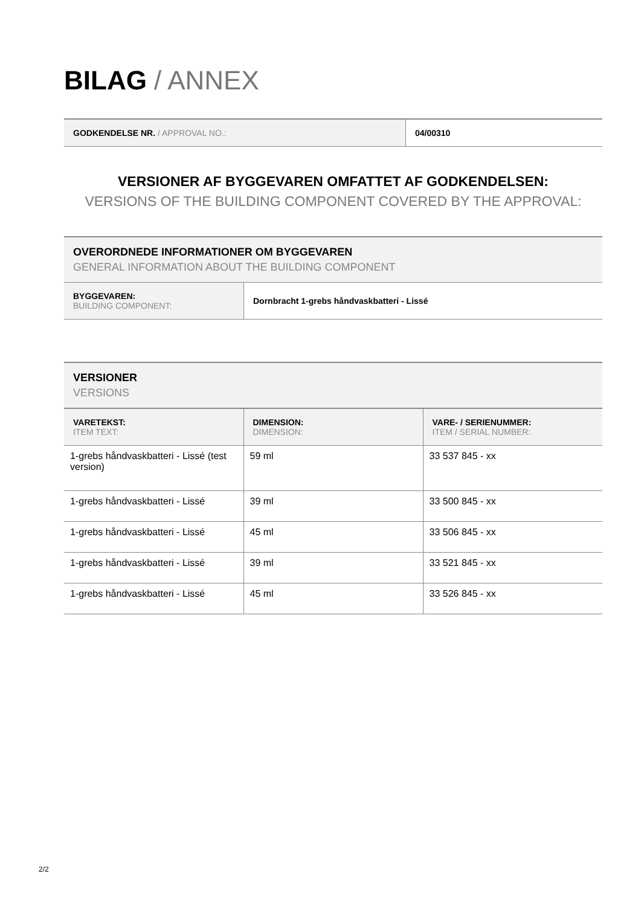BILAG / ANNEX
| GODKENDELSE NR. / APPROVAL NO.: | 04/00310 |
VERSIONER AF BYGGEVAREN OMFATTET AF GODKENDELSEN:
VERSIONS OF THE BUILDING COMPONENT COVERED BY THE APPROVAL:
OVERORDNEDE INFORMATIONER OM BYGGEVAREN
GENERAL INFORMATION ABOUT THE BUILDING COMPONENT
| BYGGEVAREN: BUILDING COMPONENT: | Dornbracht 1-grebs håndvaskbatteri - Lissé |
VERSIONER
VERSIONS
| VARETEKST: ITEM TEXT: | DIMENSION: DIMENSION: | VARE- / SERIENUMMER: ITEM / SERIAL NUMBER: |
| --- | --- | --- |
| 1-grebs håndvaskbatteri - Lissé (test version) | 59 ml | 33 537 845 - xx |
| 1-grebs håndvaskbatteri - Lissé | 39 ml | 33 500 845 - xx |
| 1-grebs håndvaskbatteri - Lissé | 45 ml | 33 506 845 - xx |
| 1-grebs håndvaskbatteri - Lissé | 39 ml | 33 521 845 - xx |
| 1-grebs håndvaskbatteri - Lissé | 45 ml | 33 526 845 - xx |
2/2